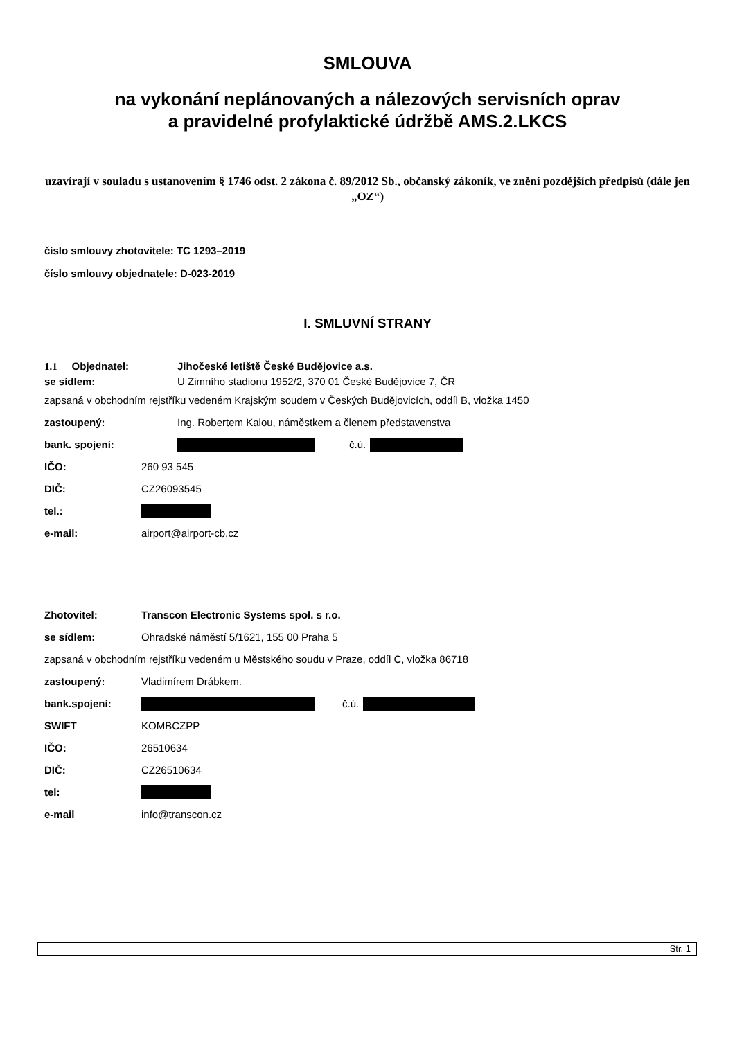SMLOUVA
na vykonání neplánovaných a nálezových servisních oprav
a pravidelné profylaktické údržbě AMS.2.LKCS
uzavírají v souladu s ustanovením § 1746 odst. 2 zákona č. 89/2012 Sb., občanský zákoník, ve znění pozdějších předpisů (dále jen „OZ“)
číslo smlouvy zhotovitele: TC 1293–2019
číslo smlouvy objednatele: D-023-2019
I. SMLUVNÍ STRANY
1.1 Objednatel: Jihočeské letiště České Budějovice a.s.
se sídlem: U Zimního stadionu 1952/2, 370 01 České Budějovice 7, ČR
zapsaná v obchodním rejstříku vedeném Krajským soudem v Českých Budějovicích, oddíl B, vložka 1450
zastoupený: Ing. Robertem Kalou, náměstkem a členem představenstva
bank. spojení: č.ú.
IČO: 260 93 545
DIČ: CZ26093545
tel.:
e-mail: airport@airport-cb.cz
Zhotovitel: Transcon Electronic Systems spol. s r.o.
se sídlem: Ohradské náměstí 5/1621, 155 00 Praha 5
zapsaná v obchodním rejstříku vedeném u Městského soudu v Praze, oddíl C, vložka 86718
zastoupený: Vladimírem Drábkem.
bank.spojení: č.ú.
SWIFT KOMBCZPP
IČO: 26510634
DIČ: CZ26510634
tel:
e-mail info@transcon.cz
Str. 1